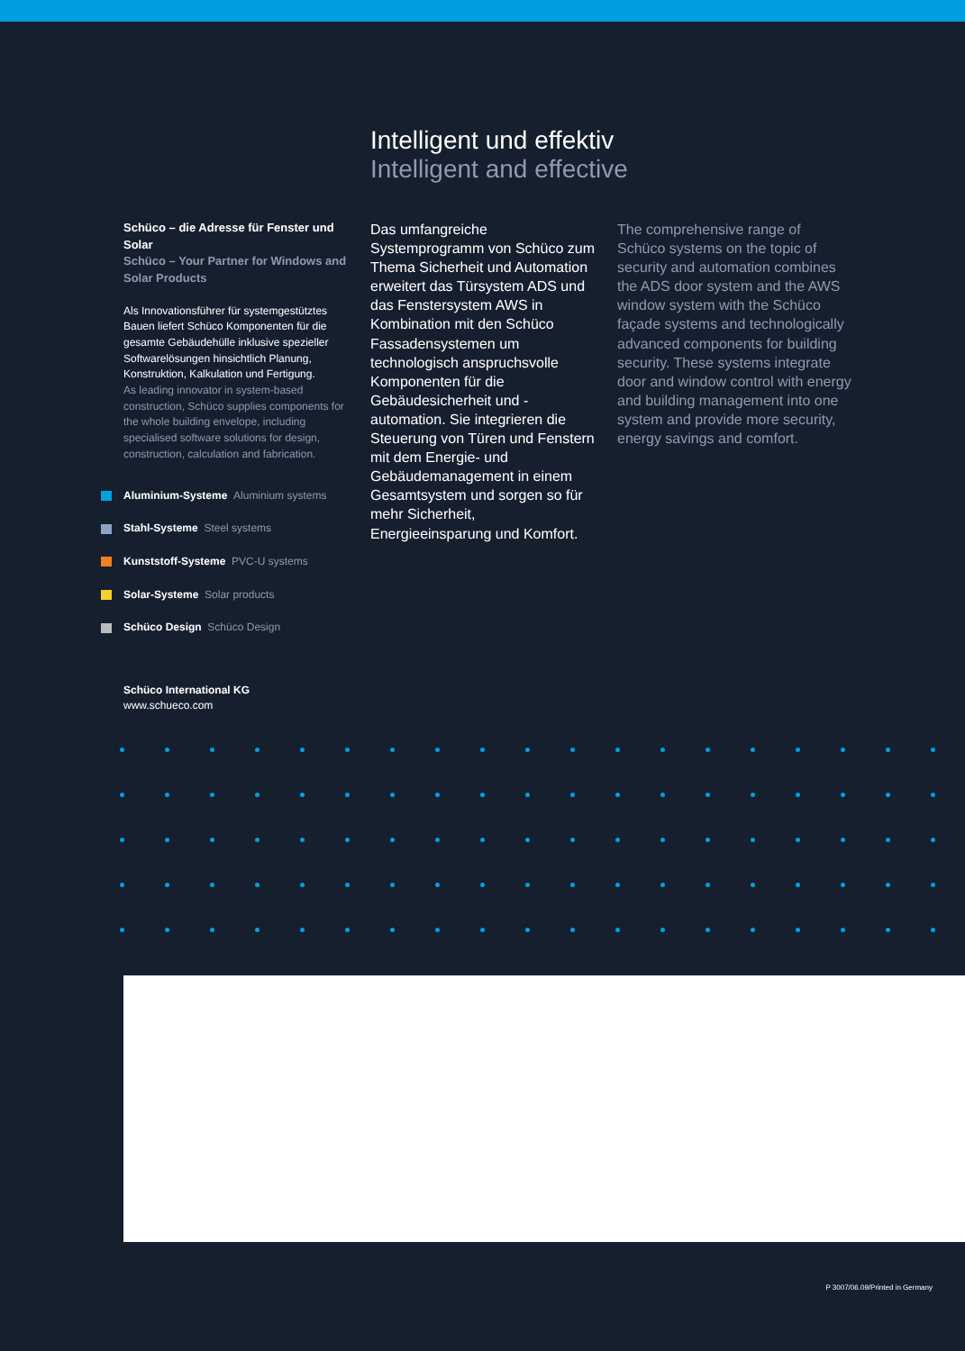Intelligent und effektiv
Intelligent and effective
Schüco – die Adresse für Fenster und Solar
Schüco – Your Partner for Windows and Solar Products
Als Innovationsführer für systemgestütztes Bauen liefert Schüco Komponenten für die gesamte Gebäudehülle inklusive spezieller Softwarelösungen hinsichtlich Planung, Konstruktion, Kalkulation und Fertigung.
As leading innovator in system-based construction, Schüco supplies components for the whole building envelope, including specialised software solutions for design, construction, calculation and fabrication.
Aluminium-Systeme Aluminium systems
Stahl-Systeme Steel systems
Kunststoff-Systeme PVC-U systems
Solar-Systeme Solar products
Schüco Design Schüco Design
Das umfangreiche Systemprogramm von Schüco zum Thema Sicherheit und Automation erweitert das Türsystem ADS und das Fenstersystem AWS in Kombination mit den Schüco Fassadensystemen um technologisch anspruchsvolle Komponenten für die Gebäudesicherheit und -automation. Sie integrieren die Steuerung von Türen und Fenstern mit dem Energie- und Gebäudemanagement in einem Gesamtsystem und sorgen so für mehr Sicherheit, Energieeinsparung und Komfort.
The comprehensive range of Schüco systems on the topic of security and automation combines the ADS door system and the AWS window system with the Schüco façade systems and technologically advanced components for building security. These systems integrate door and window control with energy and building management into one system and provide more security, energy savings and comfort.
Schüco International KG
www.schueco.com
P 3007/06.09/Printed in Germany